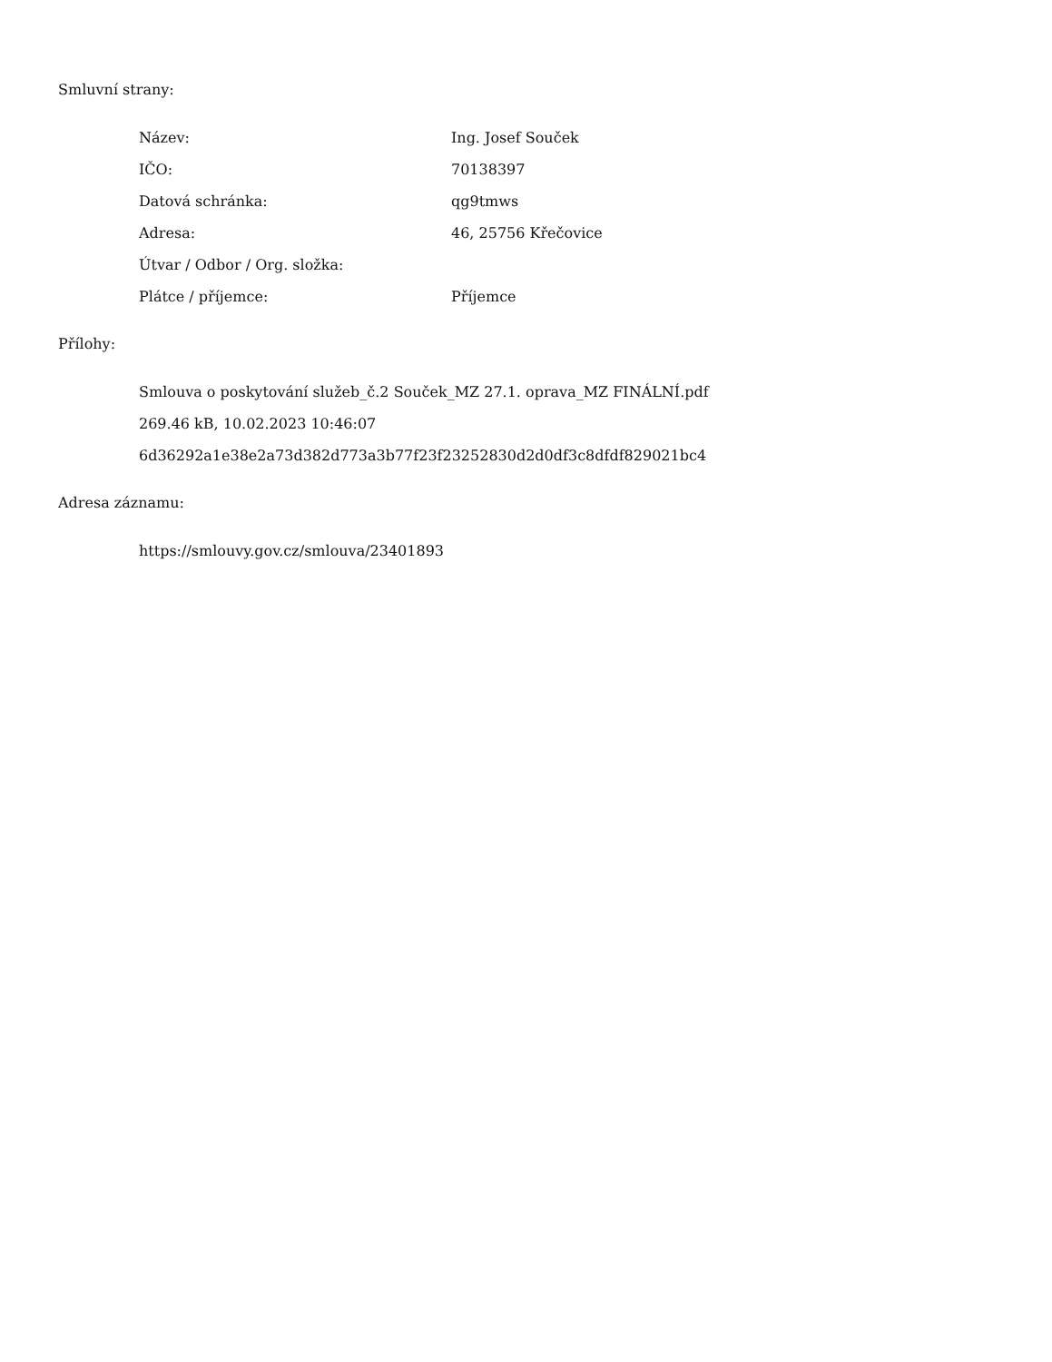Smluvní strany:
| Název: | Ing. Josef Souček |
| IČO: | 70138397 |
| Datová schránka: | qg9tmws |
| Adresa: | 46, 25756 Křečovice |
| Útvar / Odbor / Org. složka: | |
| Plátce / příjemce: | Příjemce |
Přílohy:
Smlouva o poskytování služeb_č.2 Souček_MZ 27.1. oprava_MZ FINÁLNÍ.pdf
269.46 kB, 10.02.2023 10:46:07
6d36292a1e38e2a73d382d773a3b77f23f23252830d2d0df3c8dfdf829021bc4
Adresa záznamu:
https://smlouvy.gov.cz/smlouva/23401893